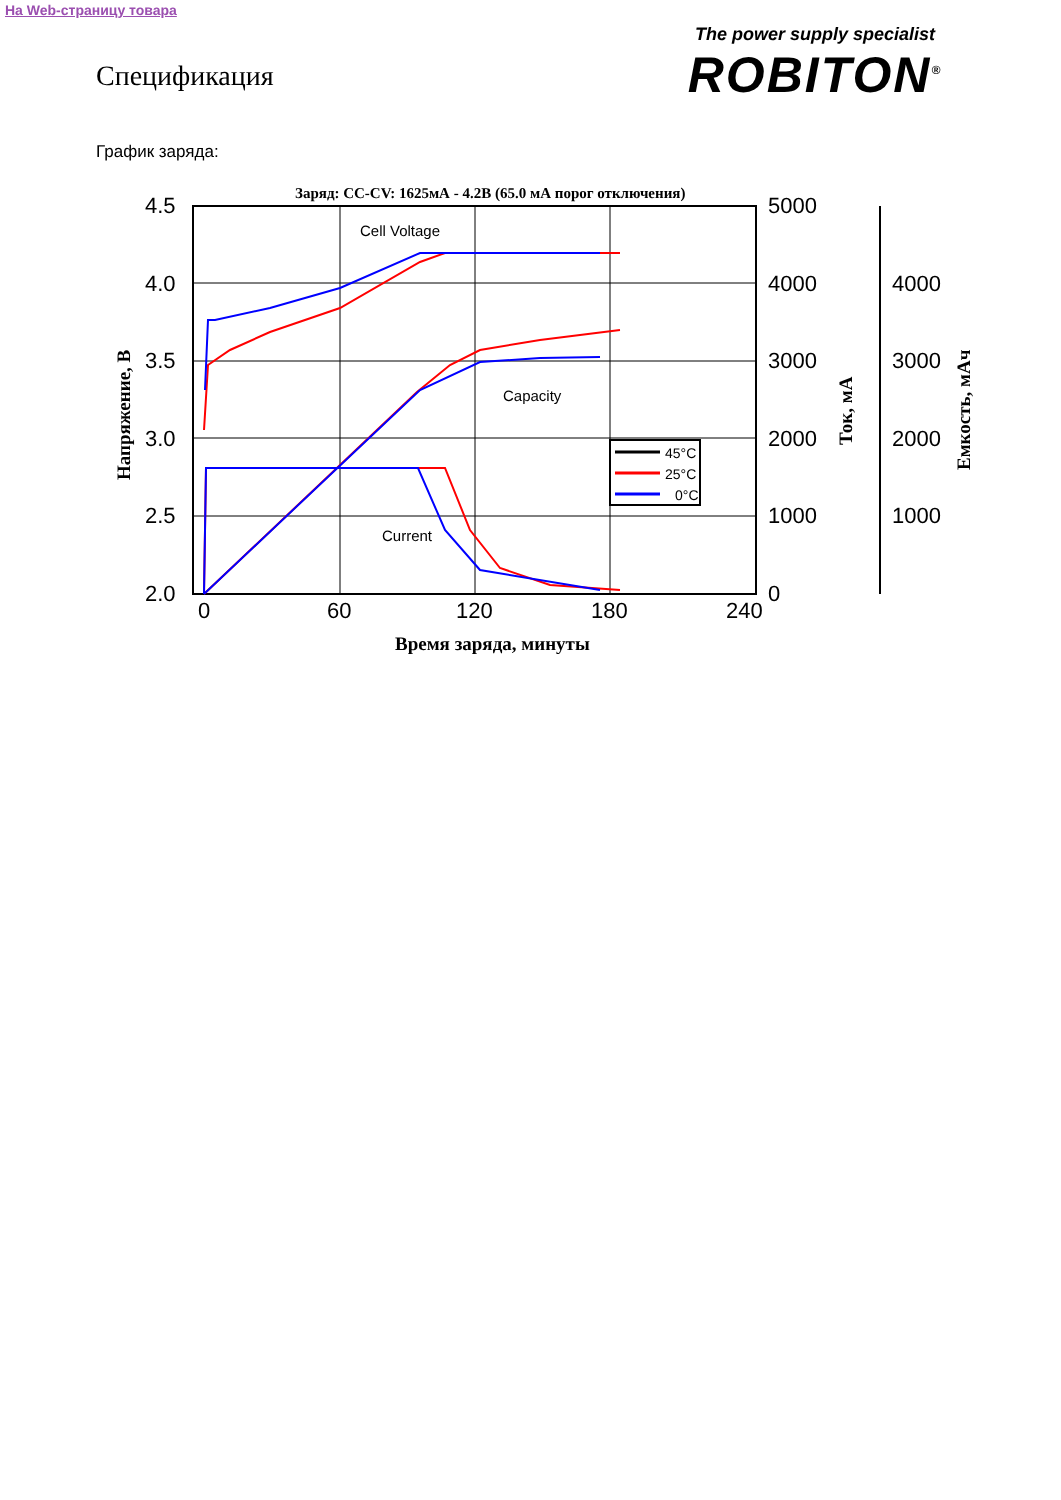На Web-страницу товара
The power supply specialist
ROBITON<sup>®</sup>
Спецификация
График заряда:
Заряд: CC-CV: 1625мА - 4.2В (65.0 мА порог отключения)
4.5
4.0
3.5
3.0
2.5
2.0
0
60
120
180
240
5000
4000
3000
2000
1000
0
4000
3000
2000
1000
Время заряда, минуты
Напряжение, В
Ток, мА
Емкость, мАч
Cell Voltage
Capacity
Current
45°C
25°C
0°C